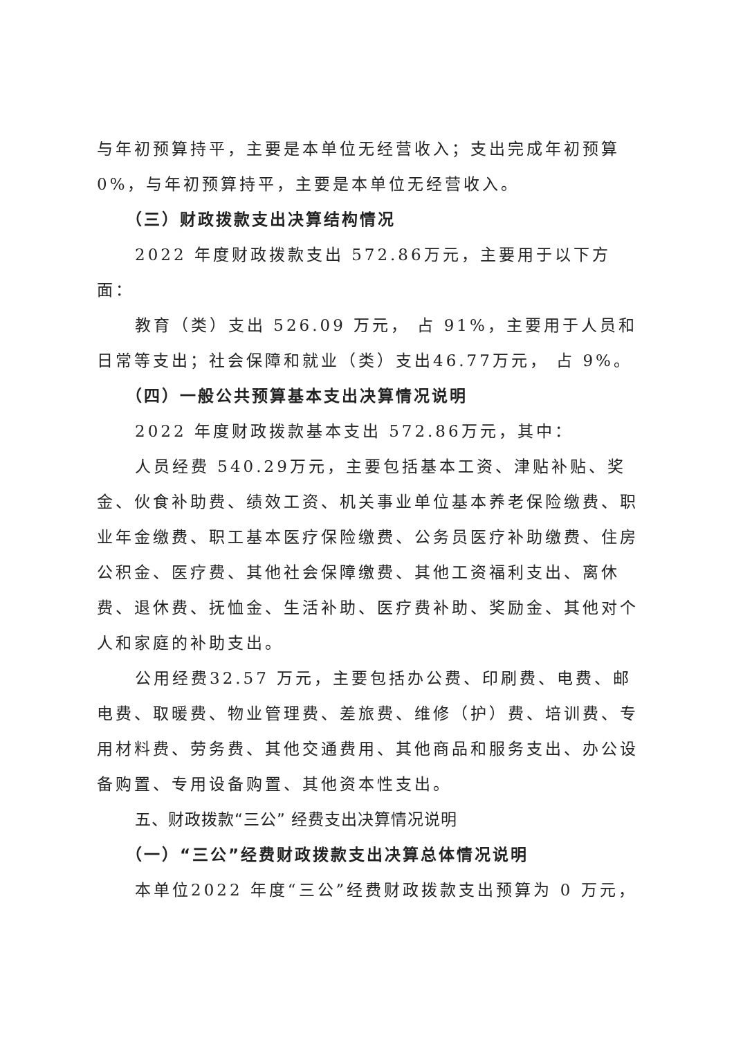与年初预算持平，主要是本单位无经营收入；支出完成年初预算0%，与年初预算持平，主要是本单位无经营收入。
（三）财政拨款支出决算结构情况
2022 年度财政拨款支出 572.86万元，主要用于以下方面：
教育（类）支出 526.09 万元， 占 91%，主要用于人员和日常等支出；社会保障和就业（类）支出46.77万元， 占 9%。
（四）一般公共预算基本支出决算情况说明
2022 年度财政拨款基本支出 572.86万元，其中：
人员经费 540.29万元，主要包括基本工资、津贴补贴、奖金、伙食补助费、绩效工资、机关事业单位基本养老保险缴费、职业年金缴费、职工基本医疗保险缴费、公务员医疗补助缴费、住房公积金、医疗费、其他社会保障缴费、其他工资福利支出、离休费、退休费、抚恤金、生活补助、医疗费补助、奖励金、其他对个人和家庭的补助支出。
公用经费32.57 万元，主要包括办公费、印刷费、电费、邮电费、取暖费、物业管理费、差旅费、维修（护）费、培训费、专用材料费、劳务费、其他交通费用、其他商品和服务支出、办公设备购置、专用设备购置、其他资本性支出。
五、财政拨款“三公” 经费支出决算情况说明
（一）“三公”经费财政拨款支出决算总体情况说明
本单位2022 年度“三公”经费财政拨款支出预算为 0 万元，